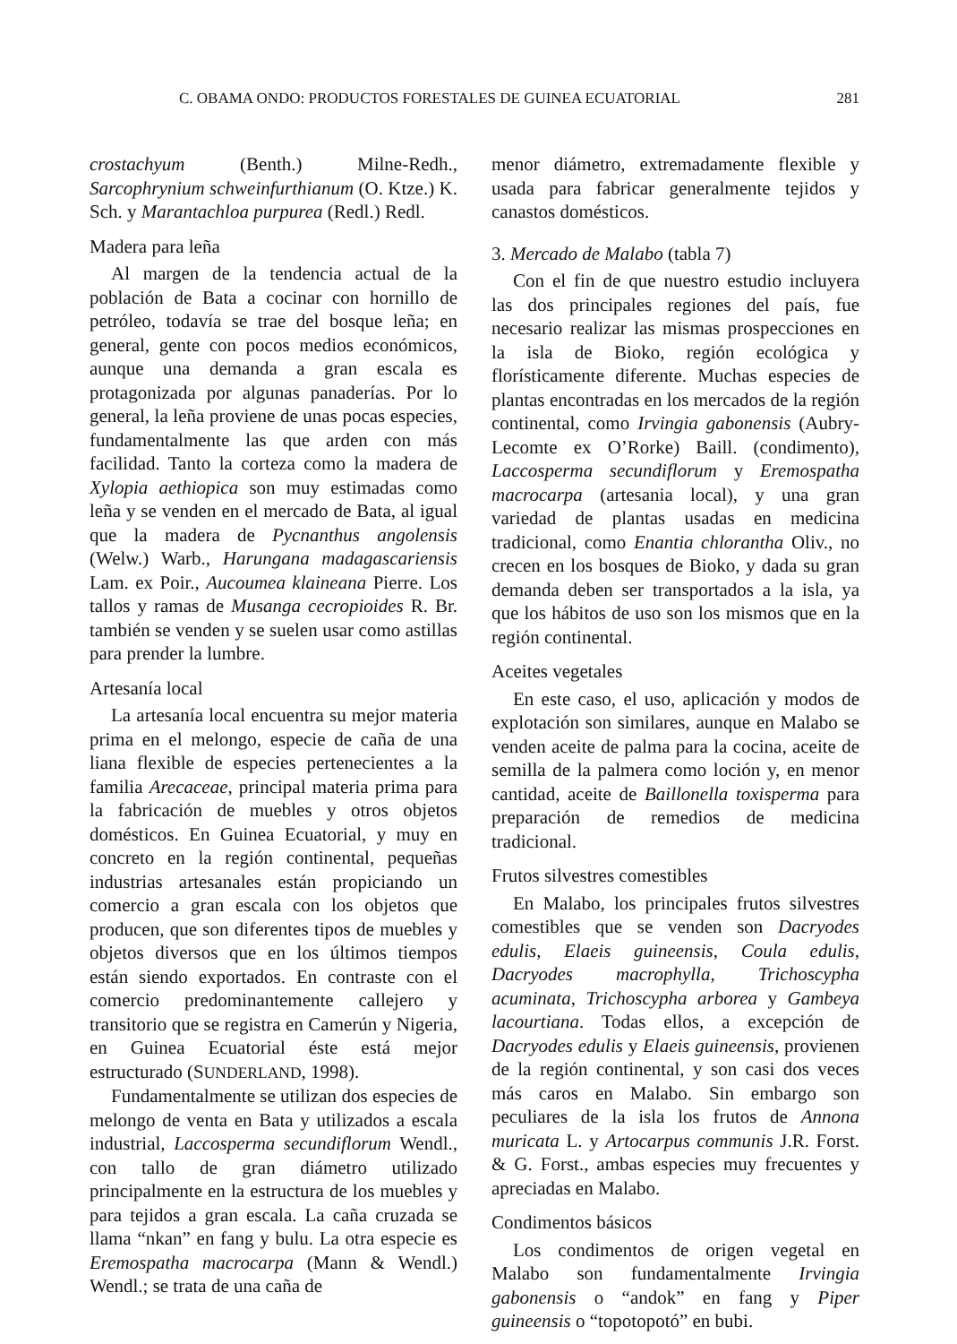C. OBAMA ONDO: PRODUCTOS FORESTALES DE GUINEA ECUATORIAL 281
crostachyum (Benth.) Milne-Redh., Sarcophrynium schweinfurthianum (O. Ktze.) K. Sch. y Marantachloa purpurea (Redl.) Redl.
Madera para leña
Al margen de la tendencia actual de la población de Bata a cocinar con hornillo de petróleo, todavía se trae del bosque leña; en general, gente con pocos medios económicos, aunque una demanda a gran escala es protagonizada por algunas panaderías. Por lo general, la leña proviene de unas pocas especies, fundamentalmente las que arden con más facilidad. Tanto la corteza como la madera de Xylopia aethiopica son muy estimadas como leña y se venden en el mercado de Bata, al igual que la madera de Pycnanthus angolensis (Welw.) Warb., Harungana madagascariensis Lam. ex Poir., Aucoumea klaineana Pierre. Los tallos y ramas de Musanga cecropioides R. Br. también se venden y se suelen usar como astillas para prender la lumbre.
Artesanía local
La artesanía local encuentra su mejor materia prima en el melongo, especie de caña de una liana flexible de especies pertenecientes a la familia Arecaceae, principal materia prima para la fabricación de muebles y otros objetos domésticos. En Guinea Ecuatorial, y muy en concreto en la región continental, pequeñas industrias artesanales están propiciando un comercio a gran escala con los objetos que producen, que son diferentes tipos de muebles y objetos diversos que en los últimos tiempos están siendo exportados. En contraste con el comercio predominantemente callejero y transitorio que se registra en Camerún y Nigeria, en Guinea Ecuatorial éste está mejor estructurado (SUNDERLAND, 1998).
Fundamentalmente se utilizan dos especies de melongo de venta en Bata y utilizados a escala industrial, Laccosperma secundiflorum Wendl., con tallo de gran diámetro utilizado principalmente en la estructura de los muebles y para tejidos a gran escala. La caña cruzada se llama “nkan” en fang y bulu. La otra especie es Eremospatha macrocarpa (Mann & Wendl.) Wendl.; se trata de una caña de
menor diámetro, extremadamente flexible y usada para fabricar generalmente tejidos y canastos domésticos.
3. Mercado de Malabo (tabla 7)
Con el fin de que nuestro estudio incluyera las dos principales regiones del país, fue necesario realizar las mismas prospecciones en la isla de Bioko, región ecológica y florísticamente diferente. Muchas especies de plantas encontradas en los mercados de la región continental, como Irvingia gabonensis (Aubry-Lecomte ex O’Rorke) Baill. (condimento), Laccosperma secundiflorum y Eremospatha macrocarpa (artesania local), y una gran variedad de plantas usadas en medicina tradicional, como Enantia chlorantha Oliv., no crecen en los bosques de Bioko, y dada su gran demanda deben ser transportados a la isla, ya que los hábitos de uso son los mismos que en la región continental.
Aceites vegetales
En este caso, el uso, aplicación y modos de explotación son similares, aunque en Malabo se venden aceite de palma para la cocina, aceite de semilla de la palmera como loción y, en menor cantidad, aceite de Baillonella toxisperma para preparación de remedios de medicina tradicional.
Frutos silvestres comestibles
En Malabo, los principales frutos silvestres comestibles que se venden son Dacryodes edulis, Elaeis guineensis, Coula edulis, Dacryodes macrophylla, Trichoscypha acuminata, Trichoscypha arborea y Gambeya lacourtiana. Todas ellos, a excepción de Dacryodes edulis y Elaeis guineensis, provienen de la región continental, y son casi dos veces más caros en Malabo. Sin embargo son peculiares de la isla los frutos de Annona muricata L. y Artocarpus communis J.R. Forst. & G. Forst., ambas especies muy frecuentes y apreciadas en Malabo.
Condimentos básicos
Los condimentos de origen vegetal en Malabo son fundamentalmente Irvingia gabonensis o “andok” en fang y Piper guineensis o “topotopotó” en bubi.